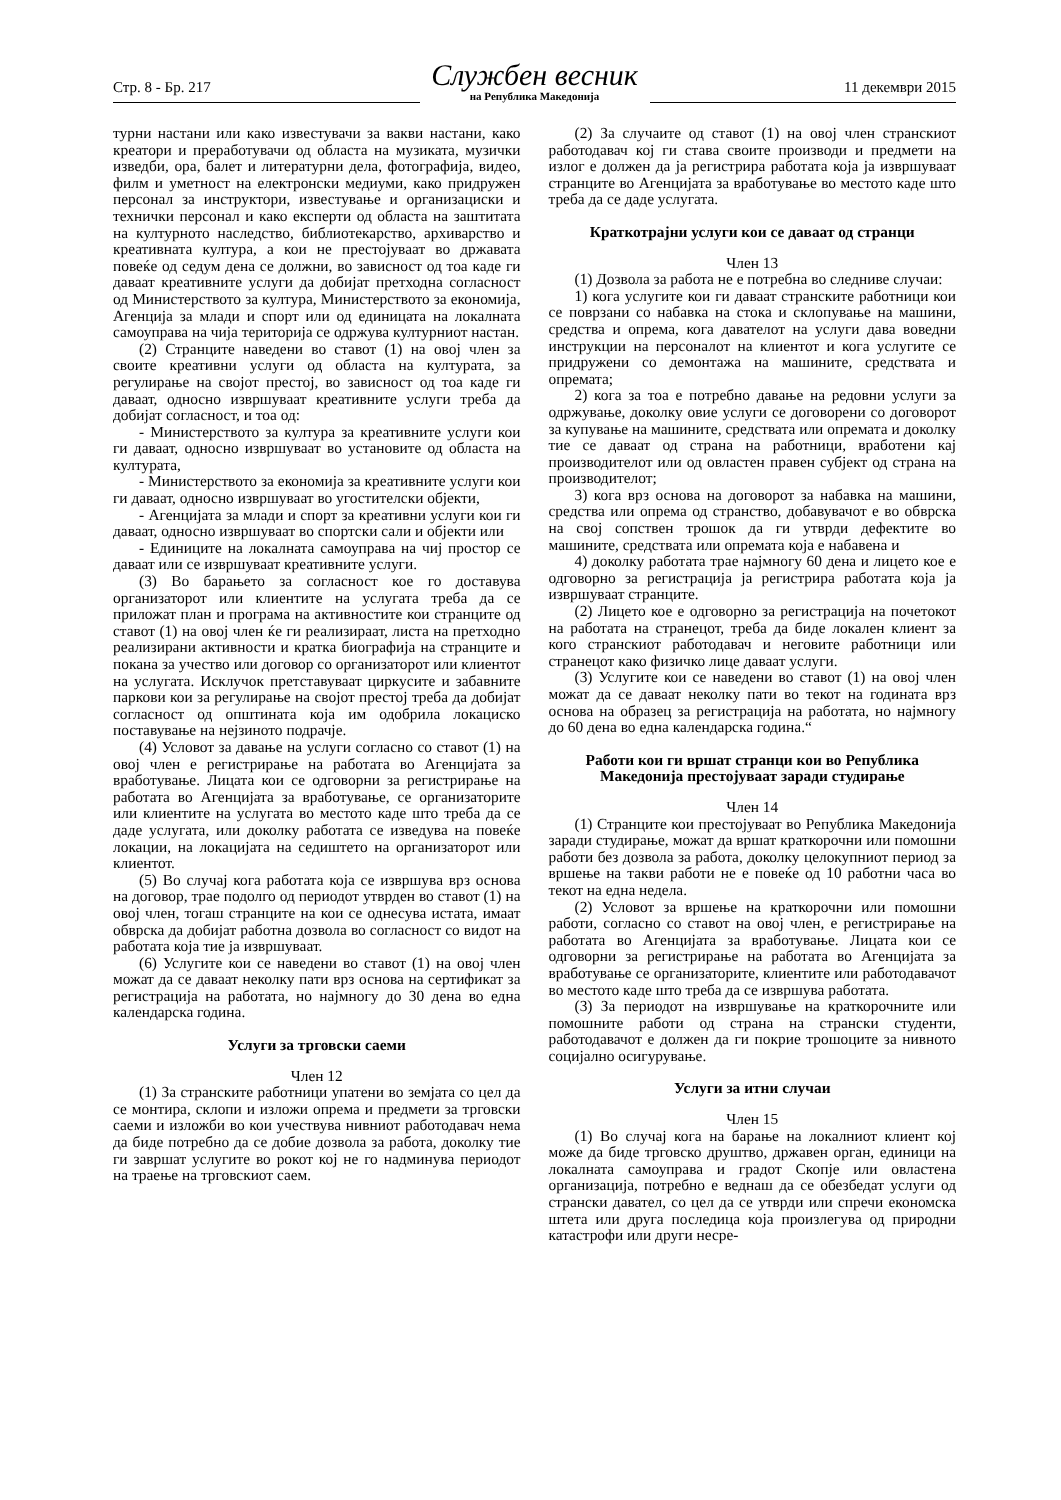Стр. 8 - Бр. 217
Службен весник
на Република Македонија
11 декември 2015
турни настани или како известувачи за вакви настани, како креатори и преработувачи од областа на музиката, музички изведби, ора, балет и литературни дела, фотографија, видео, филм и уметност на електронски медиуми, како придружен персонал за инструктори, известување и организациски и технички персонал и како експерти од областа на заштитата на културното наследство, библиотекарство, архиварство и креативната култура, а кои не престојуваат во државата повеќе од седум дена се должни, во зависност од тоа каде ги даваат креативните услуги да добијат претходна согласност од Министерството за култура, Министерството за економија, Агенција за млади и спорт или од единицата на локалната самоуправа на чија територија се одржува културниот настан.
(2) Странците наведени во ставот (1) на овој член за своите креативни услуги од областа на културата, за регулирање на својот престој, во зависност од тоа каде ги даваат, односно извршуваат креативните услуги треба да добијат согласност, и тоа од:
- Министерството за култура за креативните услуги кои ги даваат, односно извршуваат во установите од областа на културата,
- Министерството за економија за креативните услуги кои ги даваат, односно извршуваат во угостителски објекти,
- Агенцијата за млади и спорт за креативни услуги кои ги даваат, односно извршуваат во спортски сали и објекти или
- Единиците на локалната самоуправа на чиј простор се даваат или се извршуваат креативните услуги.
(3) Во барањето за согласност кое го доставува организаторот или клиентите на услугата треба да се приложат план и програма на активностите кои странците од ставот (1) на овој член ќе ги реализираат, листа на претходно реализирани активности и кратка биографија на странците и покана за учество или договор со организаторот или клиентот на услугата. Исклучок претставуваат циркусите и забавните паркови кои за регулирање на својот престој треба да добијат согласност од општината која им одобрила локациско поставување на нејзиното подрачје.
(4) Условот за давање на услуги согласно со ставот (1) на овој член е регистрирање на работата во Агенцијата за вработување. Лицата кои се одговорни за регистрирање на работата во Агенцијата за вработување, се организаторите или клиентите на услугата во местото каде што треба да се даде услугата, или доколку работата се изведува на повеќе локации, на локацијата на седиштето на организаторот или клиентот.
(5) Во случај кога работата која се извршува врз основа на договор, трае подолго од периодот утврден во ставот (1) на овој член, тогаш странците на кои се однесува истата, имаат обврска да добијат работна дозвола во согласност со видот на работата која тие ја извршуваат.
(6) Услугите кои се наведени во ставот (1) на овој член можат да се даваат неколку пати врз основа на сертификат за регистрација на работата, но најмногу до 30 дена во една календарска година.
Услуги за трговски саеми
Член 12
(1) За странските работници упатени во земјата со цел да се монтира, склопи и изложи опрема и предмети за трговски саеми и изложби во кои учествува нивниот работодавач нема да биде потребно да се добие дозвола за работа, доколку тие ги завршат услугите во рокот кој не го надминува периодот на траење на трговскиот саем.
(2) За случаите од ставот (1) на овој член странскиот работодавач кој ги става своите производи и предмети на излог е должен да ја регистрира работата која ја извршуваат странците во Агенцијата за вработување во местото каде што треба да се даде услугата.
Краткотрајни услуги кои се даваат од странци
Член 13
(1) Дозвола за работа не е потребна во следниве случаи:
1) кога услугите кои ги даваат странските работници кои се поврзани со набавка на стока и склопување на машини, средства и опрема, кога давателот на услуги дава воведни инструкции на персоналот на клиентот и кога услугите се придружени со демонтажа на машините, средствата и опремата;
2) кога за тоа е потребно давање на редовни услуги за одржување, доколку овие услуги се договорени со договорот за купување на машините, средствата или опремата и доколку тие се даваат од страна на работници, вработени кај производителот или од овластен правен субјект од страна на производителот;
3) кога врз основа на договорот за набавка на машини, средства или опрема од странство, добавувачот е во обврска на свој сопствен трошок да ги утврди дефектите во машините, средствата или опремата која е набавена и
4) доколку работата трае најмногу 60 дена и лицето кое е одговорно за регистрација ја регистрира работата која ја извршуваат странците.
(2) Лицето кое е одговорно за регистрација на почетокот на работата на странецот, треба да биде локален клиент за кого странскиот работодавач и неговите работници или странецот како физичко лице даваат услуги.
(3) Услугите кои се наведени во ставот (1) на овој член можат да се даваат неколку пати во текот на годината врз основа на образец за регистрација на работата, но најмногу до 60 дена во една календарска година.“
Работи кои ги вршат странци кои во Република Македонија престојуваат заради студирање
Член 14
(1) Странците кои престојуваат во Република Македонија заради студирање, можат да вршат краткорочни или помошни работи без дозвола за работа, доколку целокупниот период за вршење на такви работи не е повеќе од 10 работни часа во текот на една недела.
(2) Условот за вршење на краткорочни или помошни работи, согласно со ставот на овој член, е регистрирање на работата во Агенцијата за вработување. Лицата кои се одговорни за регистрирање на работата во Агенцијата за вработување се организаторите, клиентите или работодавачот во местото каде што треба да се извршува работата.
(3) За периодот на извршување на краткорочните или помошните работи од страна на странски студенти, работодавачот е должен да ги покрие трошоците за нивното социјално осигурување.
Услуги за итни случаи
Член 15
(1) Во случај кога на барање на локалниот клиент кој може да биде трговско друштво, државен орган, единици на локалната самоуправа и градот Скопје или овластена организација, потребно е веднаш да се обезбедат услуги од странски давател, со цел да се утврди или спречи економска штета или друга последица која произлегува од природни катастрофи или други несре-